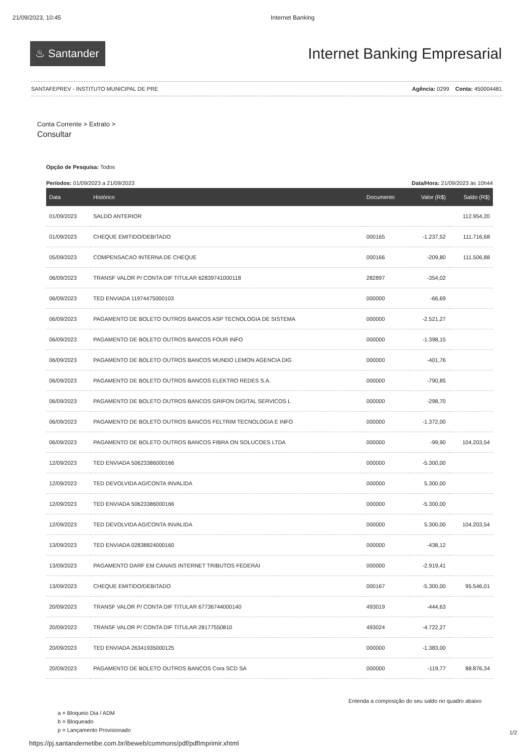21/09/2023, 10:45 Internet Banking
♨ Santander
Internet Banking Empresarial
SANTAFEPREV - INSTITUTO MUNICIPAL DE PRE Agência: 0299 Conta: 450004481
Conta Corrente > Extrato >
Consultar
Opção de Pesquisa: Todos
Períodos: 01/09/2023 a 21/09/2023 Data/Hora: 21/09/2023 às 10h44
| Data | Histórico | Documento | Valor (R$) | Saldo (R$) |
| --- | --- | --- | --- | --- |
| 01/09/2023 | SALDO ANTERIOR | | | 112.954,20 |
| 01/09/2023 | CHEQUE EMITIDO/DEBITADO | 000165 | -1.237,52 | 111.716,68 |
| 05/09/2023 | COMPENSACAO INTERNA DE CHEQUE | 000166 | -209,80 | 111.506,88 |
| 06/09/2023 | TRANSF VALOR P/ CONTA DIF TITULAR 62839741000118 | 282897 | -354,02 | |
| 06/09/2023 | TED ENVIADA 11974475000103 | 000000 | -66,69 | |
| 06/09/2023 | PAGAMENTO DE BOLETO OUTROS BANCOS ASP TECNOLOGIA DE SISTEMA | 000000 | -2.521,27 | |
| 06/09/2023 | PAGAMENTO DE BOLETO OUTROS BANCOS FOUR INFO | 000000 | -1.398,15 | |
| 06/09/2023 | PAGAMENTO DE BOLETO OUTROS BANCOS MUNDO LEMON AGENCIA DIG | 000000 | -401,76 | |
| 06/09/2023 | PAGAMENTO DE BOLETO OUTROS BANCOS ELEKTRO REDES S.A. | 000000 | -790,85 | |
| 06/09/2023 | PAGAMENTO DE BOLETO OUTROS BANCOS GRIFON DIGITAL SERVICOS L | 000000 | -298,70 | |
| 06/09/2023 | PAGAMENTO DE BOLETO OUTROS BANCOS FELTRIM TECNOLOGIA E INFO | 000000 | -1.372,00 | |
| 06/09/2023 | PAGAMENTO DE BOLETO OUTROS BANCOS FIBRA ON SOLUCOES LTDA | 000000 | -99,90 | 104.203,54 |
| 12/09/2023 | TED ENVIADA 50623386000166 | 000000 | -5.300,00 | |
| 12/09/2023 | TED DEVOLVIDA AG/CONTA INVALIDA | 000000 | 5.300,00 | |
| 12/09/2023 | TED ENVIADA 50623386000166 | 000000 | -5.300,00 | |
| 12/09/2023 | TED DEVOLVIDA AG/CONTA INVALIDA | 000000 | 5.300,00 | 104.203,54 |
| 13/09/2023 | TED ENVIADA 02838824000160 | 000000 | -438,12 | |
| 13/09/2023 | PAGAMENTO DARF EM CANAIS INTERNET TRIBUTOS FEDERAI | 000000 | -2.919,41 | |
| 13/09/2023 | CHEQUE EMITIDO/DEBITADO | 000167 | -5.300,00 | 95.546,01 |
| 20/09/2023 | TRANSF VALOR P/ CONTA DIF TITULAR 67736744000140 | 493019 | -444,63 | |
| 20/09/2023 | TRANSF VALOR P/ CONTA DIF TITULAR 28177550810 | 493024 | -4.722,27 | |
| 20/09/2023 | TED ENVIADA 26341935000125 | 000000 | -1.383,00 | |
| 20/09/2023 | PAGAMENTO DE BOLETO OUTROS BANCOS Cora SCD SA | 000000 | -119,77 | 88.876,34 |
a = Bloqueio Dia / ADM
b = Bloqueado
p = Lançamento Provisionado
Entenda a composição do seu saldo no quadro abaixo
1/2
https://pj.santandernetibe.com.br/ibeweb/commons/pdf/pdfImprimir.xhtml